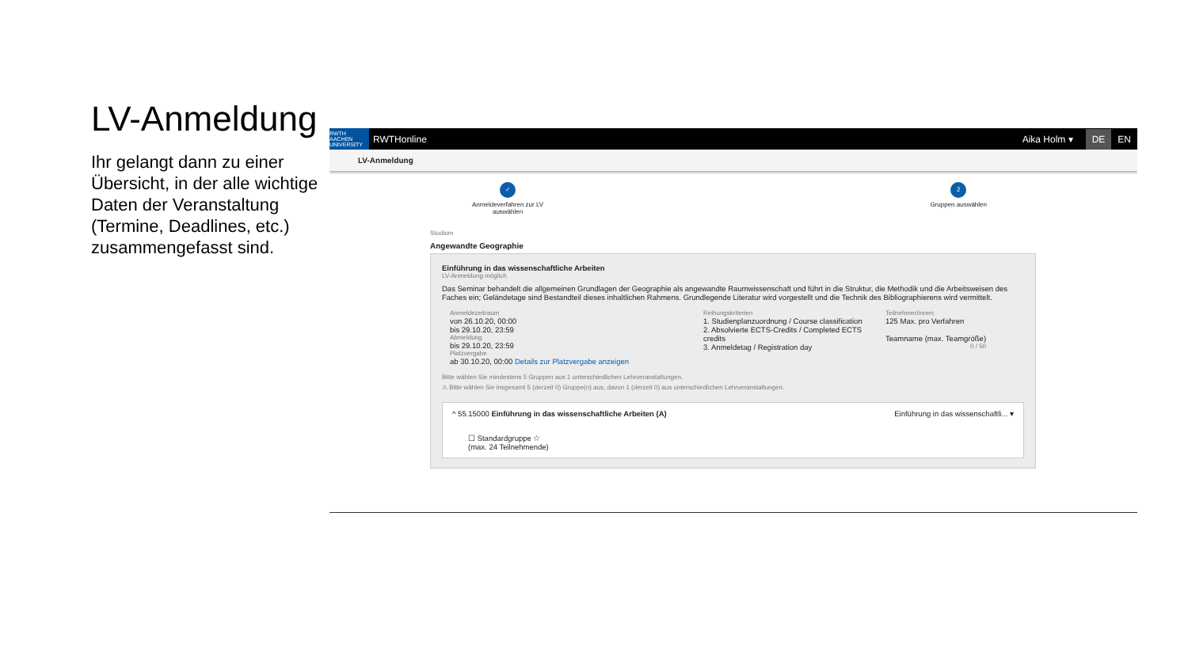LV-Anmeldung
Ihr gelangt dann zu einer Übersicht, in der alle wichtige Daten der Veranstaltung (Termine, Deadlines, etc.) zusammengefasst sind.
RWTH AACHEN UNIVERSITY
RWTHonline Aika Holm ▾ DE EN
LV-Anmeldung
✓
Anmeldeverfahren zur LV
auswählen
2
Gruppen auswählen
Studium
Angewandte Geographie
Einführung in das wissenschaftliche Arbeiten
LV-Anmeldung möglich
Das Seminar behandelt die allgemeinen Grundlagen der Geographie als angewandte Raumwissenschaft und führt in die Struktur, die Methodik und die Arbeitsweisen des Faches ein; Geländetage sind Bestandteil dieses inhaltlichen Rahmens. Grundlegende Literatur wird vorgestellt und die Technik des Bibliographierens wird vermittelt.
Anmeldezeitraum
von 26.10.20, 00:00
bis 29.10.20, 23:59
Abmeldung
bis 29.10.20, 23:59
Platzvergabe
ab 30.10.20, 00:00 Details zur Platzvergabe anzeigen
Reihungskriterien
1. Studienplanzuordnung / Course classification
2. Absolvierte ECTS-Credits / Completed ECTS credits
3. Anmeldetag / Registration day
Teilnehmer/innen
125 Max. pro Verfahren
Teamname (max. Teamgröße)
0 / 50
Bitte wählen Sie mindestens 5 Gruppen aus 1 unterschiedlichen Lehrveranstaltungen.
⚠ Bitte wählen Sie insgesamt 5 (derzeit 0) Gruppe(n) aus, davon 1 (derzeit 0) aus unterschiedlichen Lehrveranstaltungen.
^ 55.15000 Einführung in das wissenschaftliche Arbeiten (A) Einführung in das wissenschaftli... ▾
☐ Standardgruppe ☆
(max. 24 Teilnehmende)